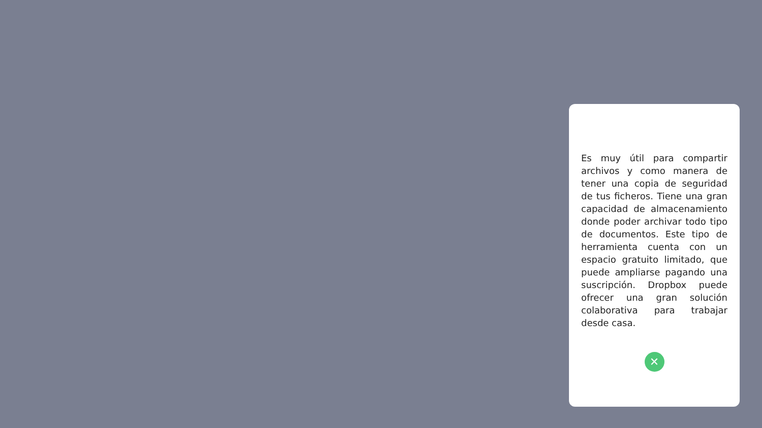Es muy útil para compartir archivos y como manera de tener una copia de seguridad de tus ficheros. Tiene una gran capacidad de almacenamiento donde poder archivar todo tipo de documentos. Este tipo de herramienta cuenta con un espacio gratuito limitado, que puede ampliarse pagando una suscripción. Dropbox puede ofrecer una gran solución colaborativa para trabajar desde casa.
✕